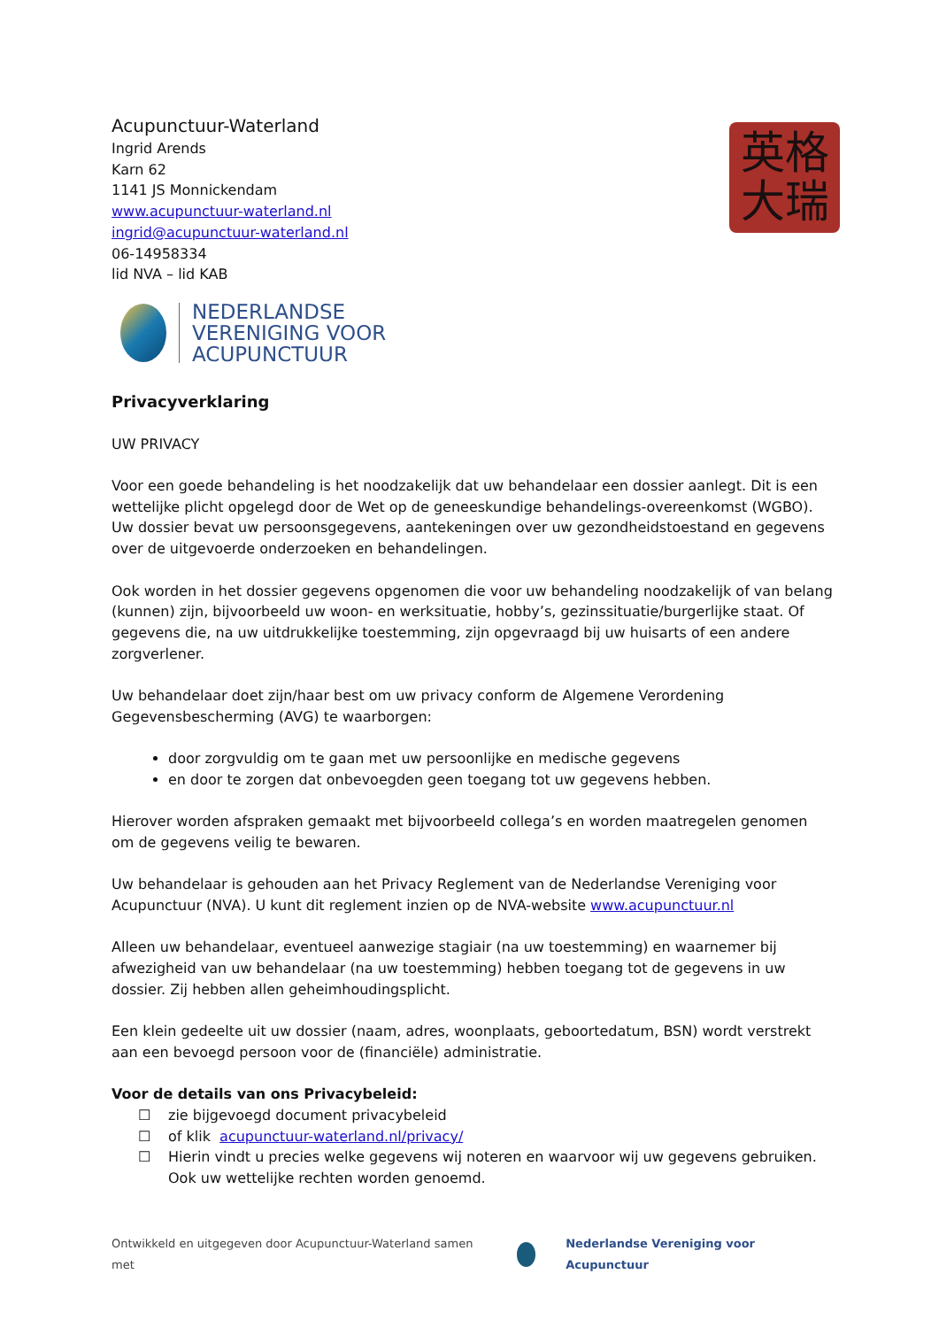Acupunctuur-Waterland
Ingrid Arends
Karn 62
1141 JS Monnickendam
www.acupunctuur-waterland.nl
ingrid@acupunctuur-waterland.nl
06-14958334
lid NVA – lid KAB
英格
大瑞
NEDERLANDSE
VERENIGING VOOR
ACUPUNCTUUR
Privacyverklaring
UW PRIVACY
Voor een goede behandeling is het noodzakelijk dat uw behandelaar een dossier aanlegt. Dit is een wettelijke plicht opgelegd door de Wet op de geneeskundige behandelings-overeenkomst (WGBO). Uw dossier bevat uw persoonsgegevens, aantekeningen over uw gezondheidstoestand en gegevens over de uitgevoerde onderzoeken en behandelingen.
Ook worden in het dossier gegevens opgenomen die voor uw behandeling noodzakelijk of van belang (kunnen) zijn, bijvoorbeeld uw woon- en werksituatie, hobby’s, gezinssituatie/burgerlijke staat. Of gegevens die, na uw uitdrukkelijke toestemming, zijn opgevraagd bij uw huisarts of een andere zorgverlener.
Uw behandelaar doet zijn/haar best om uw privacy conform de Algemene Verordening Gegevensbescherming (AVG) te waarborgen:
door zorgvuldig om te gaan met uw persoonlijke en medische gegevens
en door te zorgen dat onbevoegden geen toegang tot uw gegevens hebben.
Hierover worden afspraken gemaakt met bijvoorbeeld collega’s en worden maatregelen genomen om de gegevens veilig te bewaren.
Uw behandelaar is gehouden aan het Privacy Reglement van de Nederlandse Vereniging voor Acupunctuur (NVA). U kunt dit reglement inzien op de NVA-website www.acupunctuur.nl
Alleen uw behandelaar, eventueel aanwezige stagiair (na uw toestemming) en waarnemer bij afwezigheid van uw behandelaar (na uw toestemming) hebben toegang tot de gegevens in uw dossier. Zij hebben allen geheimhoudingsplicht.
Een klein gedeelte uit uw dossier (naam, adres, woonplaats, geboortedatum, BSN) wordt verstrekt aan een bevoegd persoon voor de (financiële) administratie.
Voor de details van ons Privacybeleid:
☐ zie bijgevoegd document privacybeleid
☐ of klik acupunctuur-waterland.nl/privacy/
☐ Hierin vindt u precies welke gegevens wij noteren en waarvoor wij uw gegevens gebruiken. Ook uw wettelijke rechten worden genoemd.
Ontwikkeld en uitgegeven door Acupunctuur-Waterland samen met
Nederlandse Vereniging voor Acupunctuur